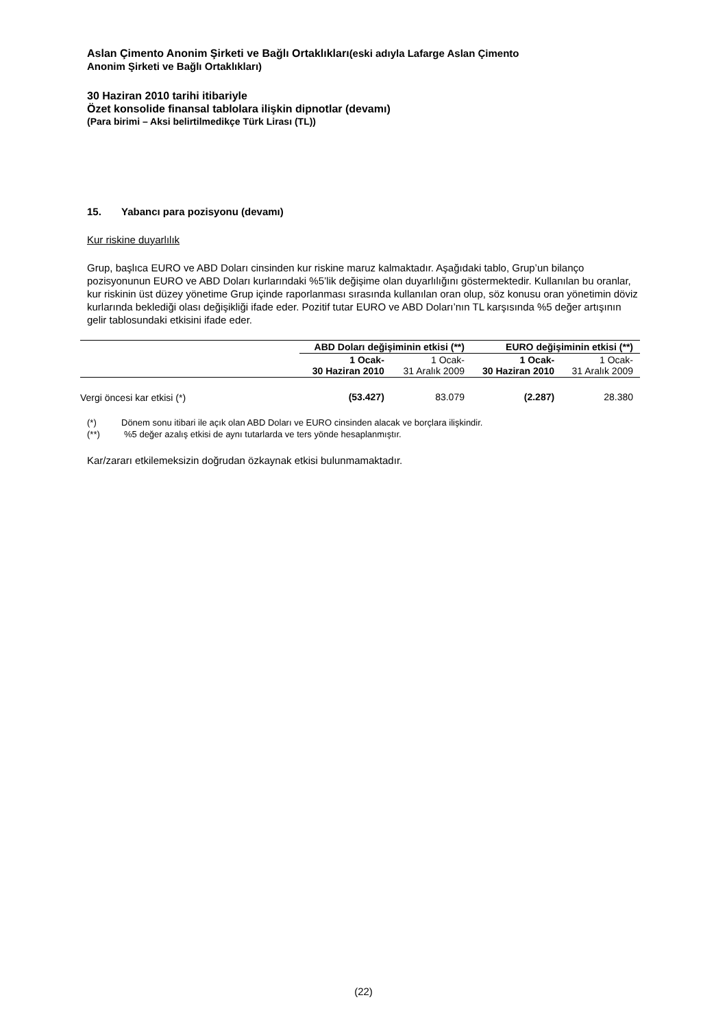Aslan Çimento Anonim Şirketi ve Bağlı Ortaklıkları(eski adıyla Lafarge Aslan Çimento
Anonim Şirketi ve Bağlı Ortaklıkları)
30 Haziran 2010 tarihi itibariyle
Özet konsolide finansal tablolara ilişkin dipnotlar (devamı)
(Para birimi – Aksi belirtilmedikçe Türk Lirası (TL))
15. Yabancı para pozisyonu (devamı)
Kur riskine duyarlılık
Grup, başlıca EURO ve ABD Doları cinsinden kur riskine maruz kalmaktadır. Aşağıdaki tablo, Grup’un bilanço pozisyonunun EURO ve ABD Doları kurlarındaki %5’lik değişime olan duyarlılığını göstermektedir. Kullanılan bu oranlar, kur riskinin üst düzey yönetime Grup içinde raporlanması sırasında kullanılan oran olup, söz konusu oran yönetimin döviz kurlarında beklediği olası değişikliği ifade eder. Pozitif tutar EURO ve ABD Doları’nın TL karşısında %5 değer artışının gelir tablosundaki etkisini ifade eder.
| | ABD Doları değişiminin etkisi (**) | | EURO değişiminin etkisi (**) | |
| --- | --- | --- | --- | --- |
| | 1 Ocak- 30 Haziran 2010 | 1 Ocak- 31 Aralık 2009 | 1 Ocak- 30 Haziran 2010 | 1 Ocak- 31 Aralık 2009 |
| Vergi öncesi kar etkisi (*) | (53.427) | 83.079 | (2.287) | 28.380 |
(*) Dönem sonu itibari ile açık olan ABD Doları ve EURO cinsinden alacak ve borçlara ilişkindir.
(**)%5 değer azalış etkisi de aynı tutarlarda ve ters yönde hesaplanmıştır.
Kar/zararı etkilemeksizin doğrudan özkaynak etkisi bulunmamaktadır.
(22)